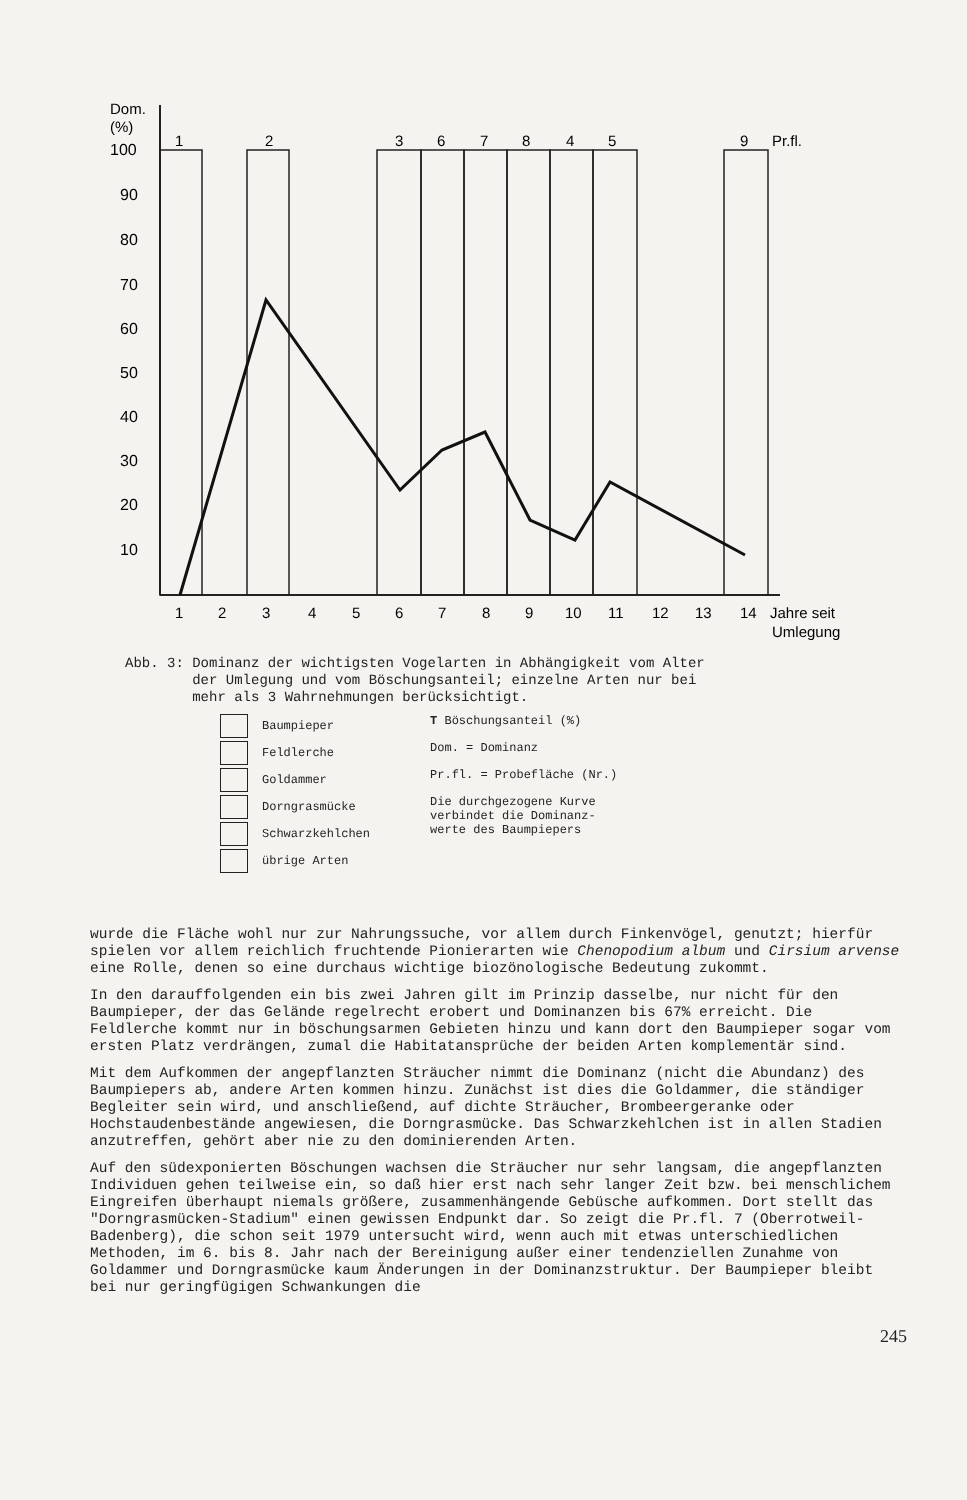Dom.
(%)
100
90
80
70
60
50
40
30
20
10
1
2
3
6
7
8
4
5
9
Pr.fl.
1
2
3
4
5
6
7
8
9
10
11
12
13
14
Jahre seit
Umlegung
Abb. 3: Dominanz der wichtigsten Vogelarten in Abhängigkeit vom Alter
der Umlegung und vom Böschungsanteil; einzelne Arten nur bei
mehr als 3 Wahrnehmungen berücksichtigt.
Baumpieper
Feldlerche
Goldammer
Dorngrasmücke
Schwarzkehlchen
übrige Arten
T Böschungsanteil (%)
Dom. = Dominanz
Pr.fl. = Probefläche (Nr.)
Die durchgezogene Kurve
verbindet die Dominanz-
werte des Baumpiepers
wurde die Fläche wohl nur zur Nahrungssuche, vor allem durch Finkenvögel, genutzt; hierfür spielen vor allem reichlich fruchtende Pionierarten wie Chenopodium album und Cirsium arvense eine Rolle, denen so eine durchaus wichtige biozönologische Bedeutung zukommt.
In den darauffolgenden ein bis zwei Jahren gilt im Prinzip dasselbe, nur nicht für den Baumpieper, der das Gelände regelrecht erobert und Dominanzen bis 67% erreicht. Die Feldlerche kommt nur in böschungsarmen Gebieten hinzu und kann dort den Baumpieper sogar vom ersten Platz verdrängen, zumal die Habitatansprüche der beiden Arten komplementär sind.
Mit dem Aufkommen der angepflanzten Sträucher nimmt die Dominanz (nicht die Abundanz) des Baumpiepers ab, andere Arten kommen hinzu. Zunächst ist dies die Goldammer, die ständiger Begleiter sein wird, und anschließend, auf dichte Sträucher, Brombeergeranke oder Hochstaudenbestände angewiesen, die Dorngrasmücke. Das Schwarzkehlchen ist in allen Stadien anzutreffen, gehört aber nie zu den dominierenden Arten.
Auf den südexponierten Böschungen wachsen die Sträucher nur sehr langsam, die angepflanzten Individuen gehen teilweise ein, so daß hier erst nach sehr langer Zeit bzw. bei menschlichem Eingreifen überhaupt niemals größere, zusammenhängende Gebüsche aufkommen. Dort stellt das "Dorngrasmücken-Stadium" einen gewissen Endpunkt dar. So zeigt die Pr.fl. 7 (Oberrotweil-Badenberg), die schon seit 1979 untersucht wird, wenn auch mit etwas unterschiedlichen Methoden, im 6. bis 8. Jahr nach der Bereinigung außer einer tendenziellen Zunahme von Goldammer und Dorngrasmücke kaum Änderungen in der Dominanzstruktur. Der Baumpieper bleibt bei nur geringfügigen Schwankungen die
245